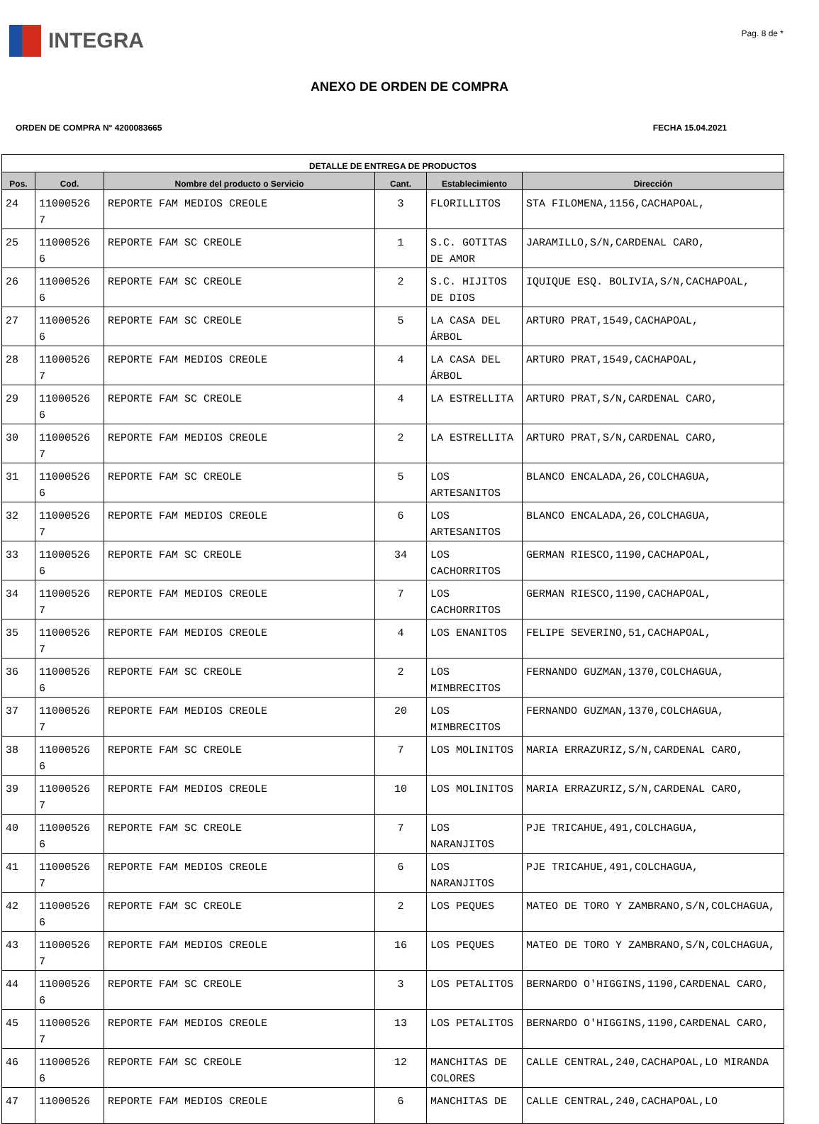INTEGRA
Pag. 8 de *
ANEXO DE ORDEN DE COMPRA
ORDEN DE COMPRA N° 4200083665 FECHA 15.04.2021
| DETALLE DE ENTREGA DE PRODUCTOS | | | | | |
| --- | --- | --- | --- | --- | --- |
| Pos. | Cod. | Nombre del producto o Servicio | Cant. | Establecimiento | Dirección |
| 24 | 11000526 7 | REPORTE FAM MEDIOS CREOLE | 3 | FLORILLITOS | STA FILOMENA,1156,CACHAPOAL, |
| 25 | 11000526 6 | REPORTE FAM SC CREOLE | 1 | S.C. GOTITAS DE AMOR | JARAMILLO,S/N,CARDENAL CARO, |
| 26 | 11000526 6 | REPORTE FAM SC CREOLE | 2 | S.C. HIJITOS DE DIOS | IQUIQUE ESQ. BOLIVIA,S/N,CACHAPOAL, |
| 27 | 11000526 6 | REPORTE FAM SC CREOLE | 5 | LA CASA DEL ÁRBOL | ARTURO PRAT,1549,CACHAPOAL, |
| 28 | 11000526 7 | REPORTE FAM MEDIOS CREOLE | 4 | LA CASA DEL ÁRBOL | ARTURO PRAT,1549,CACHAPOAL, |
| 29 | 11000526 6 | REPORTE FAM SC CREOLE | 4 | LA ESTRELLITA | ARTURO PRAT,S/N,CARDENAL CARO, |
| 30 | 11000526 7 | REPORTE FAM MEDIOS CREOLE | 2 | LA ESTRELLITA | ARTURO PRAT,S/N,CARDENAL CARO, |
| 31 | 11000526 6 | REPORTE FAM SC CREOLE | 5 | LOS ARTESANITOS | BLANCO ENCALADA,26,COLCHAGUA, |
| 32 | 11000526 7 | REPORTE FAM MEDIOS CREOLE | 6 | LOS ARTESANITOS | BLANCO ENCALADA,26,COLCHAGUA, |
| 33 | 11000526 6 | REPORTE FAM SC CREOLE | 34 | LOS CACHORRITOS | GERMAN RIESCO,1190,CACHAPOAL, |
| 34 | 11000526 7 | REPORTE FAM MEDIOS CREOLE | 7 | LOS CACHORRITOS | GERMAN RIESCO,1190,CACHAPOAL, |
| 35 | 11000526 7 | REPORTE FAM MEDIOS CREOLE | 4 | LOS ENANITOS | FELIPE SEVERINO,51,CACHAPOAL, |
| 36 | 11000526 6 | REPORTE FAM SC CREOLE | 2 | LOS MIMBRECITOS | FERNANDO GUZMAN,1370,COLCHAGUA, |
| 37 | 11000526 7 | REPORTE FAM MEDIOS CREOLE | 20 | LOS MIMBRECITOS | FERNANDO GUZMAN,1370,COLCHAGUA, |
| 38 | 11000526 6 | REPORTE FAM SC CREOLE | 7 | LOS MOLINITOS | MARIA ERRAZURIZ,S/N,CARDENAL CARO, |
| 39 | 11000526 7 | REPORTE FAM MEDIOS CREOLE | 10 | LOS MOLINITOS | MARIA ERRAZURIZ,S/N,CARDENAL CARO, |
| 40 | 11000526 6 | REPORTE FAM SC CREOLE | 7 | LOS NARANJITOS | PJE TRICAHUE,491,COLCHAGUA, |
| 41 | 11000526 7 | REPORTE FAM MEDIOS CREOLE | 6 | LOS NARANJITOS | PJE TRICAHUE,491,COLCHAGUA, |
| 42 | 11000526 6 | REPORTE FAM SC CREOLE | 2 | LOS PEQUES | MATEO DE TORO Y ZAMBRANO,S/N,COLCHAGUA, |
| 43 | 11000526 7 | REPORTE FAM MEDIOS CREOLE | 16 | LOS PEQUES | MATEO DE TORO Y ZAMBRANO,S/N,COLCHAGUA, |
| 44 | 11000526 6 | REPORTE FAM SC CREOLE | 3 | LOS PETALITOS | BERNARDO O'HIGGINS,1190,CARDENAL CARO, |
| 45 | 11000526 7 | REPORTE FAM MEDIOS CREOLE | 13 | LOS PETALITOS | BERNARDO O'HIGGINS,1190,CARDENAL CARO, |
| 46 | 11000526 6 | REPORTE FAM SC CREOLE | 12 | MANCHITAS DE COLORES | CALLE CENTRAL,240,CACHAPOAL,LO MIRANDA |
| 47 | 11000526 | REPORTE FAM MEDIOS CREOLE | 6 | MANCHITAS DE | CALLE CENTRAL,240,CACHAPOAL,LO |